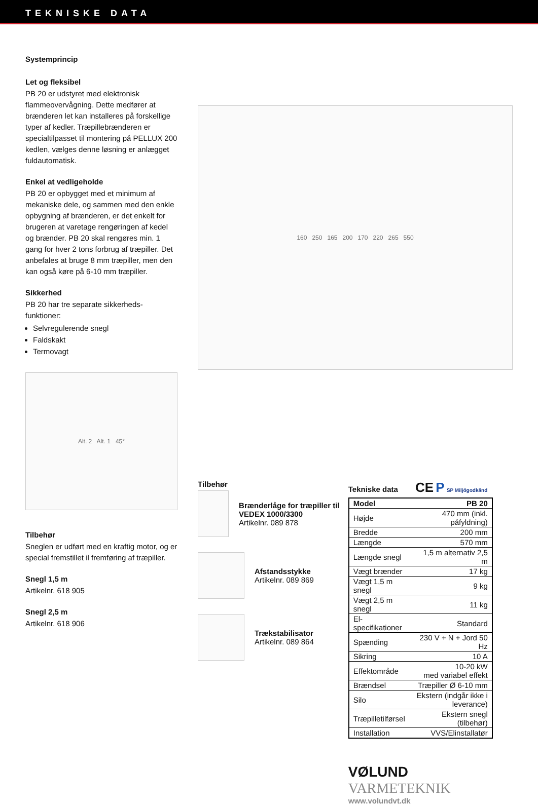TEKNISKE DATA
Systemprincip
Let og fleksibel
PB 20 er udstyret med elektronisk flammeovervågning. Dette medfører at brænderen let kan installeres på forskellige typer af kedler. Træpillebrænderen er specialtilpasset til montering på PELLUX 200 kedlen, vælges denne løsning er anlægget fuldautomatisk.
Enkel at vedligeholde
PB 20 er opbygget med et minimum af mekaniske dele, og sammen med den enkle opbygning af brænderen, er det enkelt for brugeren at varetage rengøringen af kedel og brænder. PB 20 skal rengøres min. 1 gang for hver 2 tons forbrug af træpiller. Det anbefales at bruge 8 mm træpiller, men den kan også køre på 6-10 mm træpiller.
Sikkerhed
PB 20 har tre separate sikkerheds-funktioner:
Selvregulerende snegl
Faldskakt
Termovagt
Alt. 2 Alt. 1 45°
Tilbehør
Sneglen er udført med en kraftig motor, og er special fremstillet il fremføring af træpiller.
Snegl 1,5 m
Artikelnr. 618 905
Snegl 2,5 m
Artikelnr. 618 906
160 250 165 200 170 220 265 550
Tilbehør
Brænderlåge for træpiller til VEDEX 1000/3300
Artikelnr. 089 878
Afstandsstykke
Artikelnr. 089 869
Trækstabilisator
Artikelnr. 089 864
Tekniske data CE P SP Miljögodkänd
| Model | PB 20 |
| Højde | 470 mm (inkl. påfyldning) |
| Bredde | 200 mm |
| Længde | 570 mm |
| Længde snegl | 1,5 m alternativ 2,5 m |
| Vægt brænder | 17 kg |
| Vægt 1,5 m snegl | 9 kg |
| Vægt 2,5 m snegl | 11 kg |
| El-specifikationer | Standard |
| Spænding | 230 V + N + Jord 50 Hz |
| Sikring | 10 A |
| Effektområde | 10-20 kW med variabel effekt |
| Brændsel | Træpiller Ø 6-10 mm |
| Silo | Ekstern (indgår ikke i leverance) |
| Træpilletilførsel | Ekstern snegl (tilbehør) |
| Installation | VVS/Elinstallatør |
VØLUND VARMETEKNIK
www.volundvt.dk